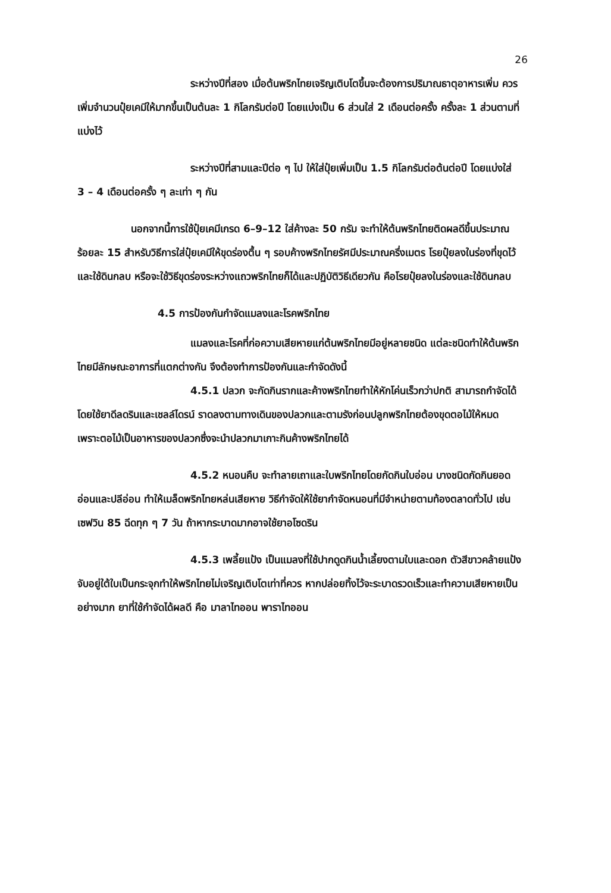26
ระหว่างปีที่สอง เมื่อต้นพริกไทยเจริญเติบโตขึ้นจะต้องการปริมาณธาตุอาหารเพิ่ม ควรเพิ่มจำนวนปุ๋ยเคมีให้มากขึ้นเป็นต้นละ 1 กิโลกรัมต่อปี โดยแบ่งเป็น 6 ส่วนใส่ 2 เดือนต่อครั้ง ครั้งละ 1 ส่วนตามที่แบ่งไว้
ระหว่างปีที่สามและปีต่อ ๆ ไป ให้ใส่ปุ๋ยเพิ่มเป็น 1.5 กิโลกรัมต่อต้นต่อปี โดยแบ่งใส่ 3 – 4 เดือนต่อครั้ง ๆ ละเท่า ๆ กัน
นอกจากนี้การใช้ปุ๋ยเคมีเกรด 6–9–12 ใส่ค้างละ 50 กรัม จะทำให้ต้นพริกไทยติดผลดีขึ้นประมาณร้อยละ 15 สำหรับวิธีการใส่ปุ๋ยเคมีให้ขุดร่องตื้น ๆ รอบค้างพริกไทยรัศมีประมาณครึ่งเมตร โรยปุ๋ยลงในร่องที่ขุดไว้และใช้ดินกลบ หรือจะใช้วิธีขุดร่องระหว่างแถวพริกไทยก็ได้และปฏิบัติวิธีเดียวกัน คือโรยปุ๋ยลงในร่องและใช้ดินกลบ
4.5 การป้องกันกำจัดแมลงและโรคพริกไทย
แมลงและโรคที่ก่อความเสียหายแก่ต้นพริกไทยมีอยู่หลายชนิด แต่ละชนิดทำให้ต้นพริกไทยมีลักษณะอาการที่แตกต่างกัน จึงต้องทำการป้องกันและกำจัดดังนี้
4.5.1 ปลวก จะกัดกินรากและค้างพริกไทยทำให้หักโค่นเร็วกว่าปกติ สามารถกำจัดได้โดยใช้ยาดีลดรินและเชลล์ไดรน์ ราดลงตามทางเดินของปลวกและตามรังก่อนปลูกพริกไทยต้องขุดตอไม้ให้หมด เพราะตอไม้เป็นอาหารของปลวกซึ่งจะนำปลวกมาเกาะกินค้างพริกไทยได้
4.5.2 หนอนคืบ จะทำลายเถาและใบพริกไทยโดยกัดกินใบอ่อน บางชนิดกัดกินยอดอ่อนและปลีอ่อน ทำให้เมล็ดพริกไทยหล่นเสียหาย วิธีกำจัดให้ใช้ยากำจัดหนอนที่มีจำหน่ายตามท้องตลาดทั่วไป เช่น เซฟวิน 85 ฉีดทุก ๆ 7 วัน ถ้าหากระบาดมากอาจใช้ยาอโซดริน
4.5.3 เพลี้ยแป้ง เป็นแมลงที่ใช้ปากดูดกินน้ำเลี้ยงตามใบและดอก ตัวสีขาวคล้ายแป้งจับอยู่ใต้ใบเป็นกระจุกทำให้พริกไทยไม่เจริญเติบโตเท่าที่ควร หากปล่อยทิ้งไว้จะระบาดรวดเร็วและทำความเสียหายเป็นอย่างมาก ยาที่ใช้กำจัดได้ผลดี คือ มาลาไทออน พาราไทออน